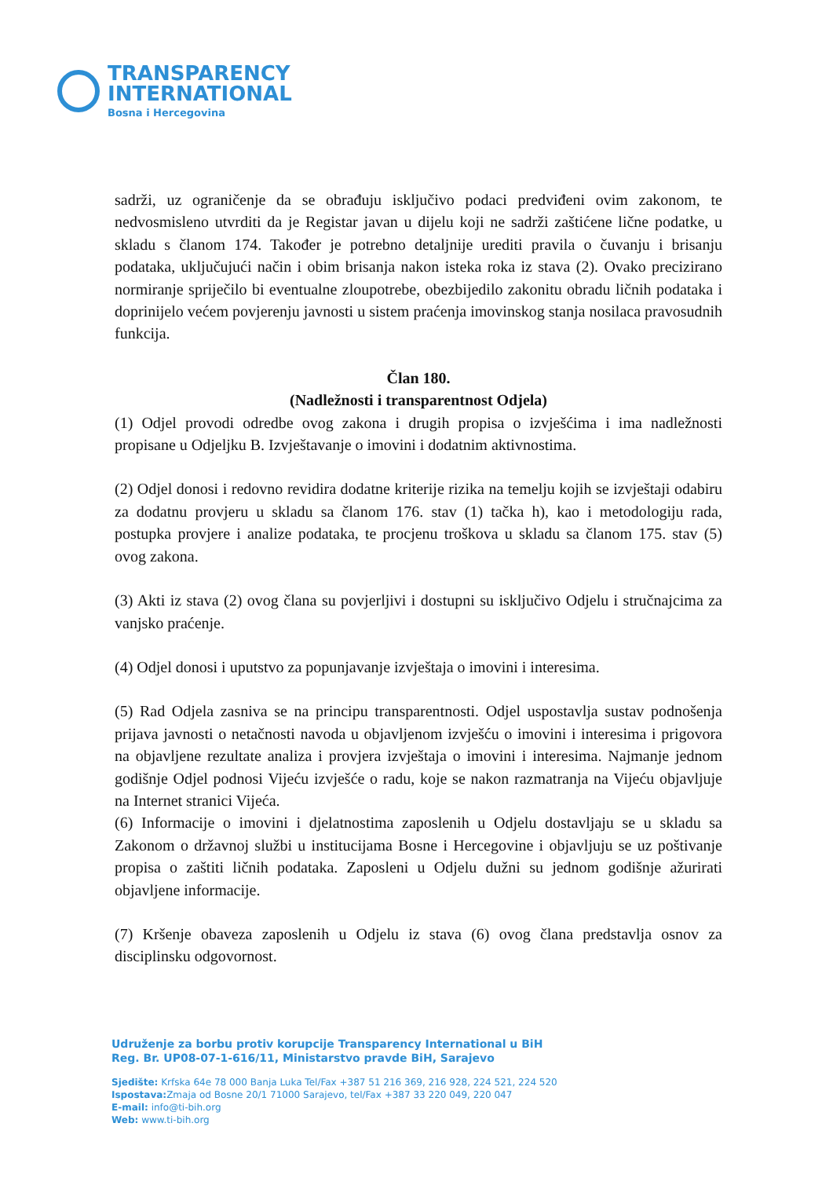TRANSPARENCY
INTERNATIONAL
Bosna i Hercegovina
sadrži, uz ograničenje da se obrađuju isključivo podaci predviđeni ovim zakonom, te nedvosmisleno utvrditi da je Registar javan u dijelu koji ne sadrži zaštićene lične podatke, u skladu s članom 174. Također je potrebno detaljnije urediti pravila o čuvanju i brisanju podataka, uključujući način i obim brisanja nakon isteka roka iz stava (2). Ovako precizirano normiranje spriječilo bi eventualne zloupotrebe, obezbijedilo zakonitu obradu ličnih podataka i doprinijelo većem povjerenju javnosti u sistem praćenja imovinskog stanja nosilaca pravosudnih funkcija.
Član 180.
(Nadležnosti i transparentnost Odjela)
(1) Odjel provodi odredbe ovog zakona i drugih propisa o izvješćima i ima nadležnosti propisane u Odjeljku B. Izvještavanje o imovini i dodatnim aktivnostima.
(2) Odjel donosi i redovno revidira dodatne kriterije rizika na temelju kojih se izvještaji odabiru za dodatnu provjeru u skladu sa članom 176. stav (1) tačka h), kao i metodologiju rada, postupka provjere i analize podataka, te procjenu troškova u skladu sa članom 175. stav (5) ovog zakona.
(3) Akti iz stava (2) ovog člana su povjerljivi i dostupni su isključivo Odjelu i stručnajcima za vanjsko praćenje.
(4) Odjel donosi i uputstvo za popunjavanje izvještaja o imovini i interesima.
(5) Rad Odjela zasniva se na principu transparentnosti. Odjel uspostavlja sustav podnošenja prijava javnosti o netačnosti navoda u objavljenom izvješću o imovini i interesima i prigovora na objavljene rezultate analiza i provjera izvještaja o imovini i interesima. Najmanje jednom godišnje Odjel podnosi Vijeću izvješće o radu, koje se nakon razmatranja na Vijeću objavljuje na Internet stranici Vijeća.
(6) Informacije o imovini i djelatnostima zaposlenih u Odjelu dostavljaju se u skladu sa Zakonom o državnoj službi u institucijama Bosne i Hercegovine i objavljuju se uz poštivanje propisa o zaštiti ličnih podataka. Zaposleni u Odjelu dužni su jednom godišnje ažurirati objavljene informacije.
(7) Kršenje obaveza zaposlenih u Odjelu iz stava (6) ovog člana predstavlja osnov za disciplinsku odgovornost.
Udruženje za borbu protiv korupcije Transparency International u BiH
Reg. Br. UP08-07-1-616/11, Ministarstvo pravde BiH, Sarajevo
Sjedište: Krfska 64e 78 000 Banja Luka Tel/Fax +387 51 216 369, 216 928, 224 521, 224 520
Ispostava: Zmaja od Bosne 20/1 71000 Sarajevo, tel/Fax +387 33 220 049, 220 047
E-mail: info@ti-bih.org
Web: www.ti-bih.org